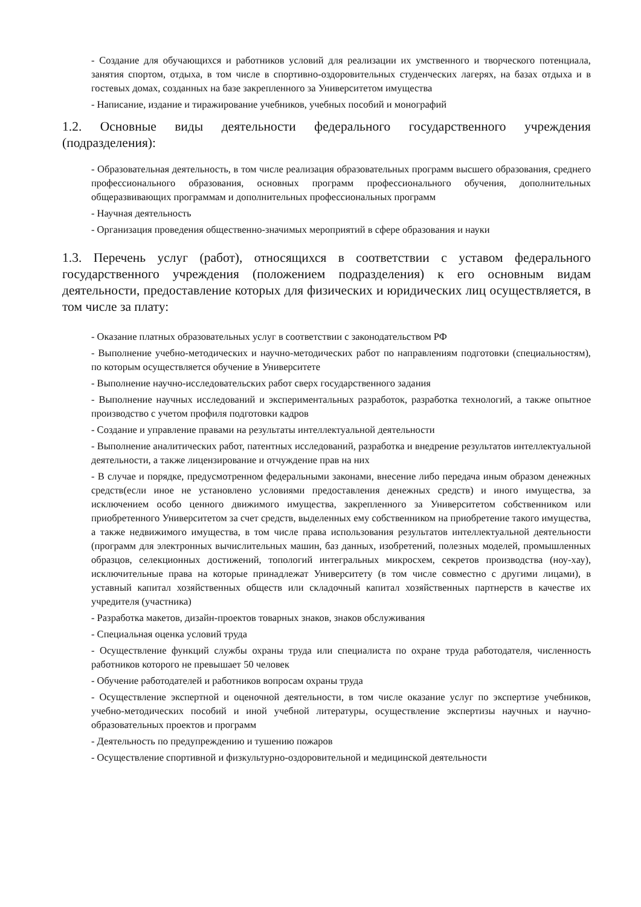- Создание для обучающихся и работников условий для реализации их умственного и творческого потенциала, занятия спортом, отдыха, в том числе в спортивно-оздоровительных студенческих лагерях, на базах отдыха и в гостевых домах, созданных на базе закрепленного за Университетом имущества
- Написание, издание и тиражирование учебников, учебных пособий и монографий
1.2. Основные виды деятельности федерального государственного учреждения (подразделения):
- Образовательная деятельность, в том числе реализация образовательных программ высшего образования, среднего профессионального образования, основных программ профессионального обучения, дополнительных общеразвивающих программам и дополнительных профессиональных программ
- Научная деятельность
- Организация проведения общественно-значимых мероприятий в сфере образования и науки
1.3. Перечень услуг (работ), относящихся в соответствии с уставом федерального государственного учреждения (положением подразделения) к его основным видам деятельности, предоставление которых для физических и юридических лиц осуществляется, в том числе за плату:
- Оказание платных образовательных услуг в соответствии с законодательством РФ
- Выполнение учебно-методических и научно-методических работ по направлениям подготовки (специальностям), по которым осуществляется обучение в Университете
- Выполнение научно-исследовательских работ сверх государственного задания
- Выполнение научных исследований и экспериментальных разработок, разработка технологий, а также опытное производство с учетом профиля подготовки кадров
- Создание и управление правами на результаты интеллектуальной деятельности
- Выполнение аналитических работ, патентных исследований, разработка и внедрение результатов интеллектуальной деятельности, а также лицензирование и отчуждение прав на них
- В случае и порядке, предусмотренном федеральными законами, внесение либо передача иным образом денежных средств(если иное не установлено условиями предоставления денежных средств) и иного имущества, за исключением особо ценного движимого имущества, закрепленного за Университетом собственником или приобретенного Университетом за счет средств, выделенных ему собственником на приобретение такого имущества, а также недвижимого имущества, в том числе права использования результатов интеллектуальной деятельности (программ для электронных вычислительных машин, баз данных, изобретений, полезных моделей, промышленных образцов, селекционных достижений, топологий интегральных микросхем, секретов производства (ноу-хау), исключительные права на которые принадлежат Университету (в том числе совместно с другими лицами), в уставный капитал хозяйственных обществ или складочный капитал хозяйственных партнерств в качестве их учредителя (участника)
- Разработка макетов, дизайн-проектов товарных знаков, знаков обслуживания
- Специальная оценка условий труда
- Осуществление функций службы охраны труда или специалиста по охране труда работодателя, численность работников которого не превышает 50 человек
- Обучение работодателей и работников вопросам охраны труда
- Осуществление экспертной и оценочной деятельности, в том числе оказание услуг по экспертизе учебников, учебно-методических пособий и иной учебной литературы, осуществление экспертизы научных и научно-образовательных проектов и программ
- Деятельность по предупреждению и тушению пожаров
- Осуществление спортивной и физкультурно-оздоровительной и медицинской деятельности